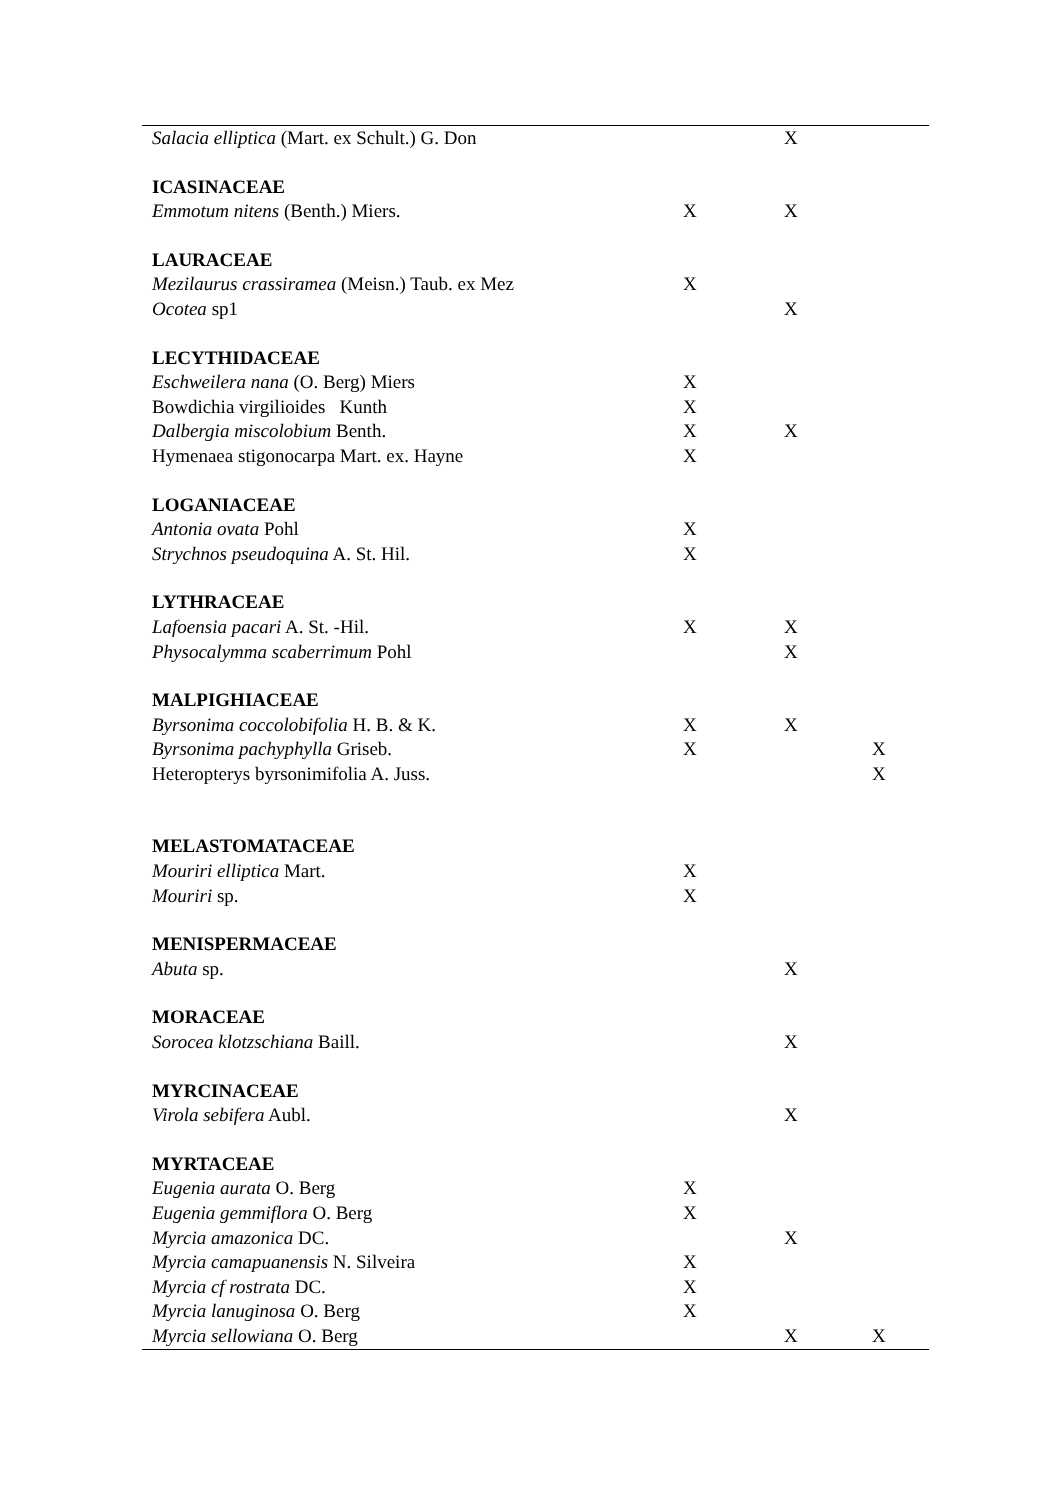| Salacia elliptica (Mart. ex Schult.) G. Don | | X | |
| ICASINACEAE | | | |
| Emmotum nitens (Benth.) Miers. | X | X | |
| LAURACEAE | | | |
| Mezilaurus crassiramea (Meisn.) Taub. ex Mez | X | | |
| Ocotea sp1 | | X | |
| LECYTHIDACEAE | | | |
| Eschweilera nana (O. Berg) Miers | X | | |
| Bowdichia virgilioides Kunth | X | | |
| Dalbergia miscolobium Benth. | X | X | |
| Hymenaea stigonocarpa Mart. ex. Hayne | X | | |
| LOGANIACEAE | | | |
| Antonia ovata Pohl | X | | |
| Strychnos pseudoquina A. St. Hil. | X | | |
| LYTHRACEAE | | | |
| Lafoensia pacari A. St. -Hil. | X | X | |
| Physocalymma scaberrimum Pohl | | X | |
| MALPIGHIACEAE | | | |
| Byrsonima coccolobifolia H. B. & K. | X | X | |
| Byrsonima pachyphylla Griseb. | X | | X |
| Heteropterys byrsonimifolia A. Juss. | | | X |
| MELASTOMATACEAE | | | |
| Mouriri elliptica Mart. | X | | |
| Mouriri sp. | X | | |
| MENISPERMACEAE | | | |
| Abuta sp. | | X | |
| MORACEAE | | | |
| Sorocea klotzschiana Baill. | | X | |
| MYRCINACEAE | | | |
| Virola sebifera Aubl. | | X | |
| MYRTACEAE | | | |
| Eugenia aurata O. Berg | X | | |
| Eugenia gemmiflora O. Berg | X | | |
| Myrcia amazonica DC. | | X | |
| Myrcia camapuanensis N. Silveira | X | | |
| Myrcia cf rostrata DC. | X | | |
| Myrcia lanuginosa O. Berg | X | | |
| Myrcia sellowiana O. Berg | | X | X |